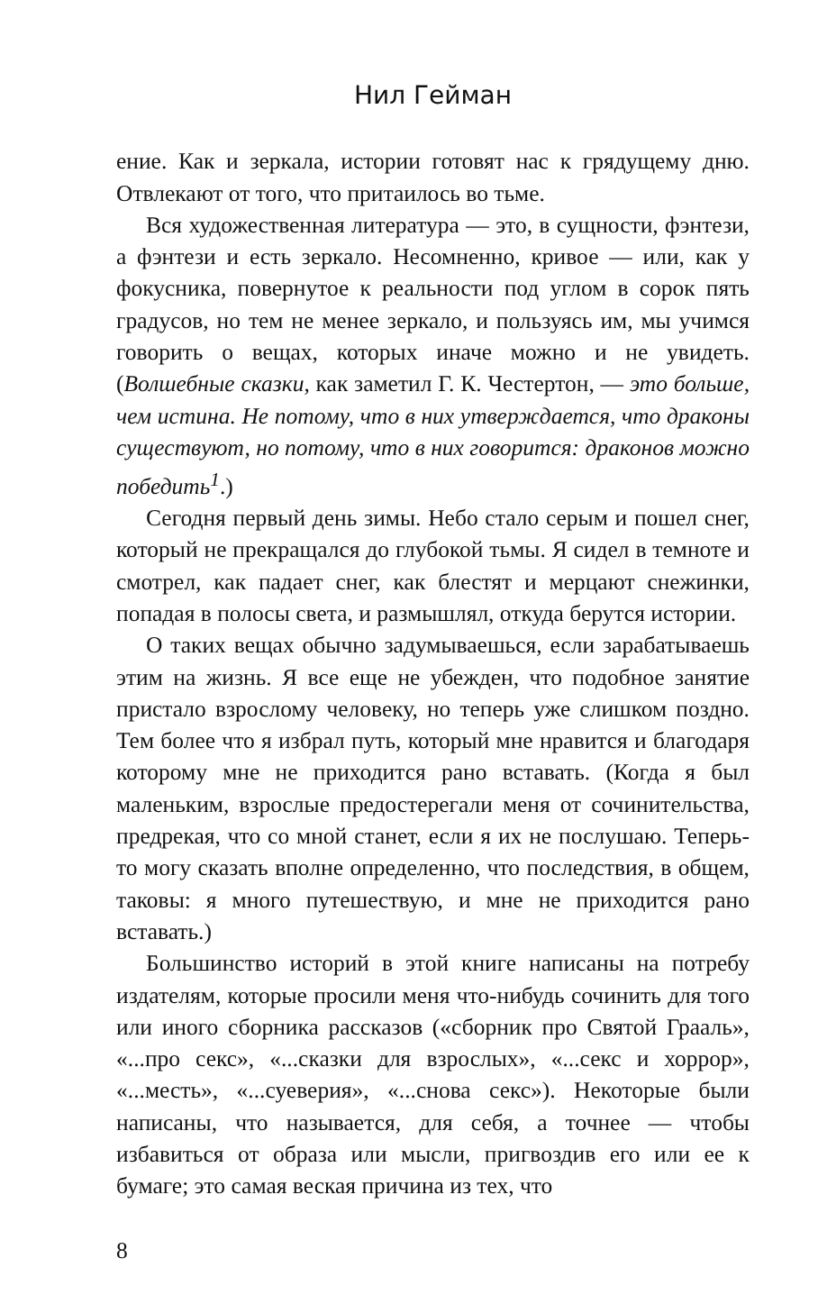Нил Гейман
ение. Как и зеркала, истории готовят нас к грядущему дню. Отвлекают от того, что притаилось во тьме.
Вся художественная литература — это, в сущности, фэнтези, а фэнтези и есть зеркало. Несомненно, кривое — или, как у фокусника, повернутое к реальности под углом в сорок пять градусов, но тем не менее зеркало, и пользуясь им, мы учимся говорить о вещах, которых иначе можно и не увидеть. (Волшебные сказки, как заметил Г. К. Честертон, — это больше, чем истина. Не потому, что в них утверждается, что драконы существуют, но потому, что в них говорится: драконов можно победить<sup>1</sup>.)
Сегодня первый день зимы. Небо стало серым и пошел снег, который не прекращался до глубокой тьмы. Я сидел в темноте и смотрел, как падает снег, как блестят и мерцают снежинки, попадая в полосы света, и размышлял, откуда берутся истории.
О таких вещах обычно задумываешься, если зарабатываешь этим на жизнь. Я все еще не убежден, что подобное занятие пристало взрослому человеку, но теперь уже слишком поздно. Тем более что я избрал путь, который мне нравится и благодаря которому мне не приходится рано вставать. (Когда я был маленьким, взрослые предостерегали меня от сочинительства, предрекая, что со мной станет, если я их не послушаю. Теперь-то могу сказать вполне определенно, что последствия, в общем, таковы: я много путешествую, и мне не приходится рано вставать.)
Большинство историй в этой книге написаны на потребу издателям, которые просили меня что-нибудь сочинить для того или иного сборника рассказов («сборник про Святой Грааль», «...про секс», «...сказки для взрослых», «...секс и хоррор», «...месть», «...суеверия», «...снова секс»). Некоторые были написаны, что называется, для себя, а точнее — чтобы избавиться от образа или мысли, пригвоздив его или ее к бумаге; это самая веская причина из тех, что
8